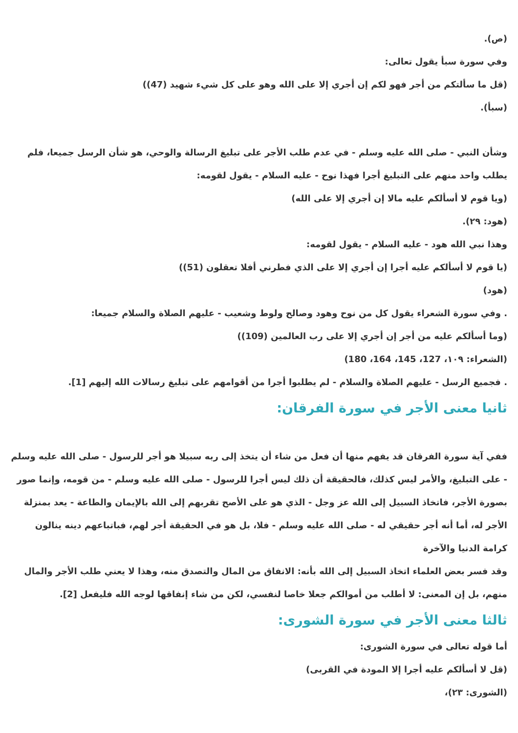(ص).
وفي سورة سبأ يقول تعالى:
(قل ما سألتكم من أجر فهو لكم إن أجري إلا على الله وهو على كل شيء شهيد (47))
(سبأ).
وشأن النبي - صلى الله عليه وسلم - في عدم طلب الأجر على تبليغ الرسالة والوحي، هو شأن الرسل جميعا، فلم يطلب واحد منهم على التبليغ أجرا فهذا نوح - عليه السلام - يقول لقومه:
(ويا قوم لا أسألكم عليه مالا إن أجري إلا على الله)
(هود: ٢٩).
وهذا نبي الله هود - عليه السلام - يقول لقومه:
(يا قوم لا أسألكم عليه أجرا إن أجري إلا على الذي فطرني أفلا تعقلون (51))
(هود)
. وفي سورة الشعراء يقول كل من نوح وهود وصالح ولوط وشعيب - عليهم الصلاة والسلام جميعا:
(وما أسألكم عليه من أجر إن أجري إلا على رب العالمين (109))
(الشعراء: ١٠٩، 127، 145، 164، 180)
. فجميع الرسل - عليهم الصلاة والسلام - لم يطلبوا أجرا من أقوامهم على تبليغ رسالات الله إليهم [1].
ثانيا معنى الأجر في سورة الفرقان:
ففي آية سورة الفرقان قد يفهم منها أن فعل من شاء أن يتخذ إلى ربه سبيلا هو أجر للرسول - صلى الله عليه وسلم - على التبليغ، والأمر ليس كذلك، فالحقيقة أن ذلك ليس أجرا للرسول - صلى الله عليه وسلم - من قومه، وإنما صور بصورة الأجر، فاتخاذ السبيل إلى الله عز وجل - الذي هو على الأصح تقربهم إلى الله بالإيمان والطاعة - يعد بمنزلة الأجر له، أما أنه أجر حقيقي له - صلى الله عليه وسلم - فلا، بل هو في الحقيقة أجر لهم، فباتباعهم دينه ينالون كرامة الدنيا والآخرة
وقد فسر بعض العلماء اتخاذ السبيل إلى الله بأنه: الانفاق من المال والتصدق منه، وهذا لا يعني طلب الأجر والمال منهم، بل إن المعنى: لا أطلب من أموالكم جعلا خاصا لنفسي، لكن من شاء إنفاقها لوجه الله فليفعل [2].
ثالثا معنى الأجر في سورة الشورى:
أما قوله تعالى في سورة الشورى:
(قل لا أسألكم عليه أجرا إلا المودة في القربى)
(الشورى: ٢٣)،